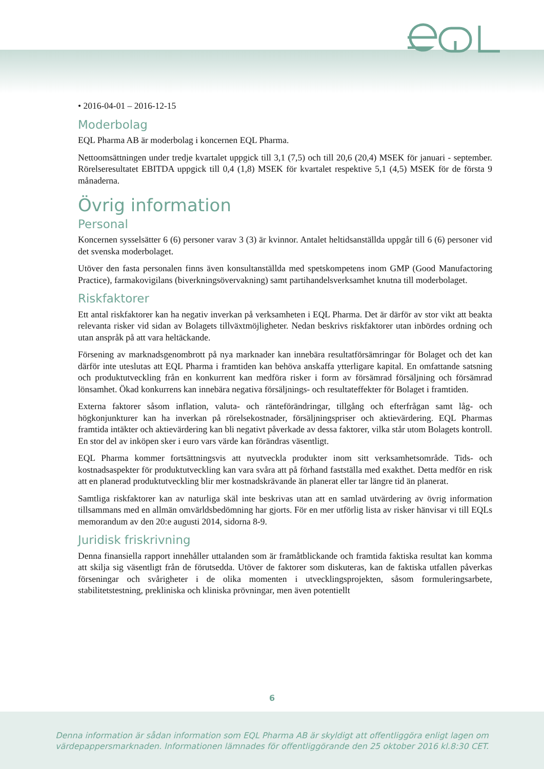• 2016-04-01 – 2016-12-15
Moderbolag
EQL Pharma AB är moderbolag i koncernen EQL Pharma.
Nettoomsättningen under tredje kvartalet uppgick till 3,1 (7,5) och till 20,6 (20,4) MSEK för januari - september. Rörelseresultatet EBITDA uppgick till 0,4 (1,8) MSEK för kvartalet respektive 5,1 (4,5) MSEK för de första 9 månaderna.
Övrig information
Personal
Koncernen sysselsätter 6 (6) personer varav 3 (3) är kvinnor. Antalet heltidsanställda uppgår till 6 (6) personer vid det svenska moderbolaget.
Utöver den fasta personalen finns även konsultanställda med spetskompetens inom GMP (Good Manufactoring Practice), farmakovigilans (biverkningsövervakning) samt partihandelsverksamhet knutna till moderbolaget.
Riskfaktorer
Ett antal riskfaktorer kan ha negativ inverkan på verksamheten i EQL Pharma. Det är därför av stor vikt att beakta relevanta risker vid sidan av Bolagets tillväxtmöjligheter. Nedan beskrivs riskfaktorer utan inbördes ordning och utan anspråk på att vara heltäckande.
Försening av marknadsgenombrott på nya marknader kan innebära resultatförsämringar för Bolaget och det kan därför inte uteslutas att EQL Pharma i framtiden kan behöva anskaffa ytterligare kapital. En omfattande satsning och produktutveckling från en konkurrent kan medföra risker i form av försämrad försäljning och försämrad lönsamhet. Ökad konkurrens kan innebära negativa försäljnings- och resultateffekter för Bolaget i framtiden.
Externa faktorer såsom inflation, valuta- och ränteförändringar, tillgång och efterfrågan samt låg- och högkonjunkturer kan ha inverkan på rörelsekostnader, försäljningspriser och aktievärdering. EQL Pharmas framtida intäkter och aktievärdering kan bli negativt påverkade av dessa faktorer, vilka står utom Bolagets kontroll. En stor del av inköpen sker i euro vars värde kan förändras väsentligt.
EQL Pharma kommer fortsättningsvis att nyutveckla produkter inom sitt verksamhetsområde. Tids- och kostnadsaspekter för produktutveckling kan vara svåra att på förhand fastställa med exakthet. Detta medför en risk att en planerad produktutveckling blir mer kostnadskrävande än planerat eller tar längre tid än planerat.
Samtliga riskfaktorer kan av naturliga skäl inte beskrivas utan att en samlad utvärdering av övrig information tillsammans med en allmän omvärldsbedömning har gjorts. För en mer utförlig lista av risker hänvisar vi till EQLs memorandum av den 20:e augusti 2014, sidorna 8-9.
Juridisk friskrivning
Denna finansiella rapport innehåller uttalanden som är framåtblickande och framtida faktiska resultat kan komma att skilja sig väsentligt från de förutsedda. Utöver de faktorer som diskuteras, kan de faktiska utfallen påverkas förseningar och svårigheter i de olika momenten i utvecklingsprojekten, såsom formuleringsarbete, stabilitetstestning, prekliniska och kliniska prövningar, men även potentiellt
6
Denna information är sådan information som EQL Pharma AB är skyldigt att offentliggöra enligt lagen om
värdepappersmarknaden. Informationen lämnades för offentliggörande den 25 oktober 2016 kl.8:30 CET.